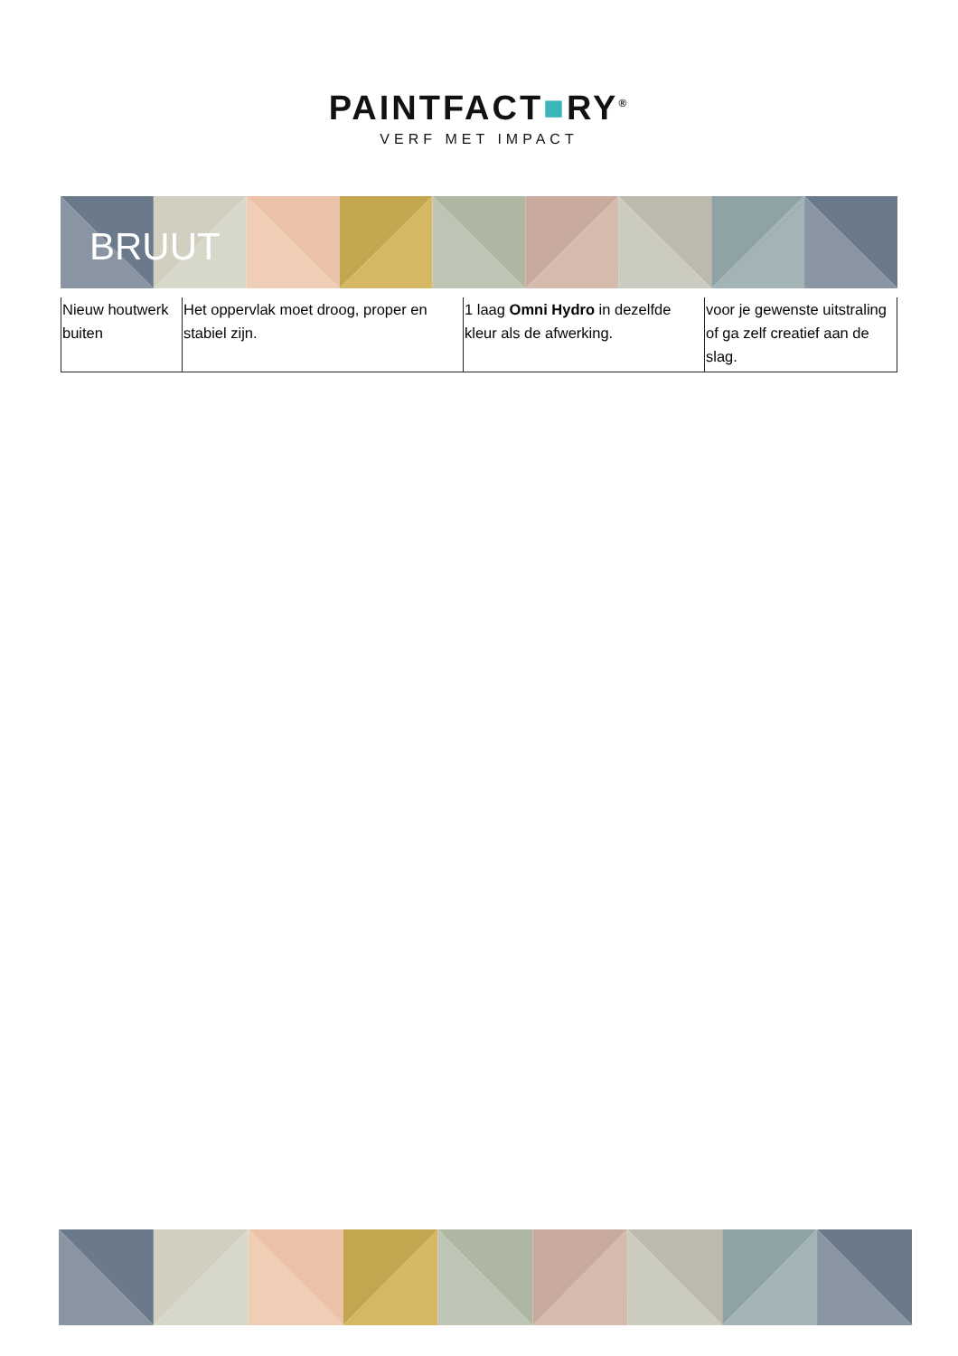PAINTFACT■RY<sup>®</sup>
VERF MET IMPACT
BRUUT
| Nieuw houtwerk buiten | Het oppervlak moet droog, proper en stabiel zijn. | 1 laag Omni Hydro in dezelfde kleur als de afwerking. | voor je gewenste uitstraling of ga zelf creatief aan de slag. |